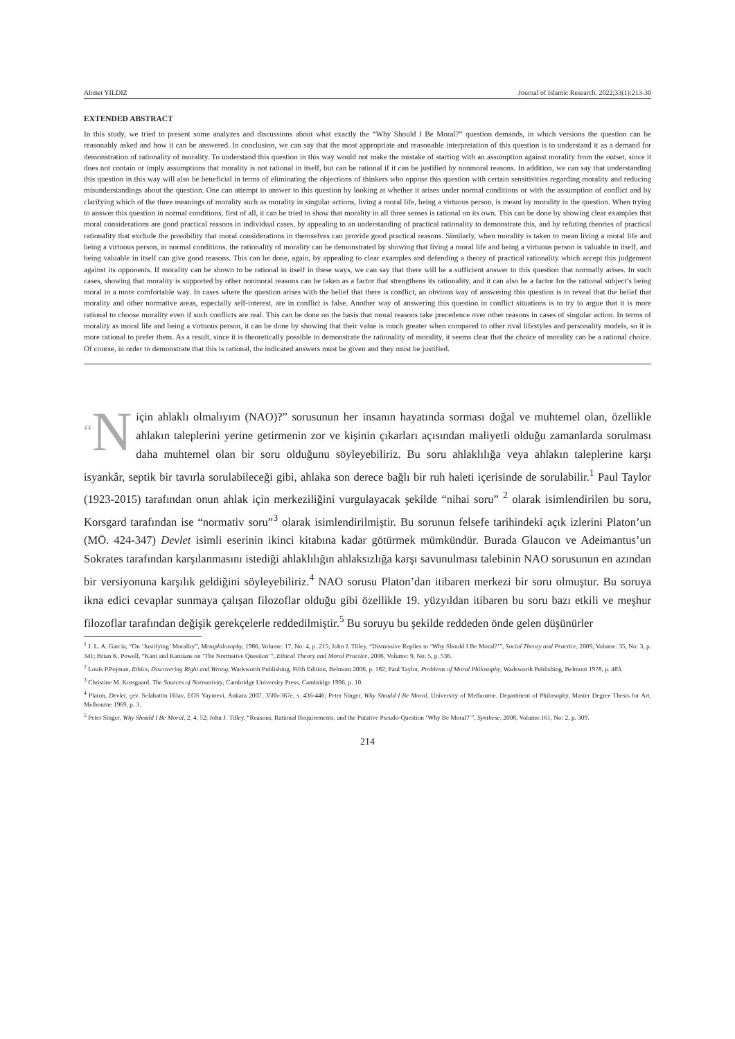Ahmet YILDIZ Journal of Islamic Research. 2022;33(1):213-30
EXTENDED ABSTRACT
In this study, we tried to present some analyzes and discussions about what exactly the “Why Should I Be Moral?” question demands, in which versions the question can be reasonably asked and how it can be answered. In conclusion, we can say that the most appropriate and reasonable interpretation of this question is to understand it as a demand for demonstration of rationality of morality. To understand this question in this way would not make the mistake of starting with an assumption against morality from the outset, since it does not contain or imply assumptions that morality is not rational in itself, but can be rational if it can be justified by nonmoral reasons. In addition, we can say that understanding this question in this way will also be beneficial in terms of eliminating the objections of thinkers who oppose this question with certain sensitivities regarding morality and reducing misunderstandings about the question. One can attempt to answer to this question by looking at whether it arises under normal conditions or with the assumption of conflict and by clarifying which of the three meanings of morality such as morality in singular actions, living a moral life, being a virtuous person, is meant by morality in the question. When trying to answer this question in normal conditions, first of all, it can be tried to show that morality in all three senses is rational on its own. This can be done by showing clear examples that moral considerations are good practical reasons in individual cases, by appealing to an understanding of practical rationality to demonstrate this, and by refuting theories of practical rationality that exclude the possibility that moral considerations in themselves can provide good practical reasons. Similarly, when morality is taken to mean living a moral life and being a virtuous person, in normal conditions, the rationality of morality can be demonstrated by showing that living a moral life and being a virtuous person is valuable in itself, and being valuable in itself can give good reasons. This can be done, again, by appealing to clear examples and defending a theory of practical rationality which accept this judgement against its opponents. If morality can be shown to be rational in itself in these ways, we can say that there will be a sufficient answer to this question that normally arises. In such cases, showing that morality is supported by other nonmoral reasons can be taken as a factor that strengthens its rationality, and it can also be a factor for the rational subject’s being moral in a more comfortable way. In cases where the question arises with the belief that there is conflict, an obvious way of answering this question is to reveal that the belief that morality and other normative areas, especially self-interest, are in conflict is false. Another way of answering this question in conflict situations is to try to argue that it is more rational to choose morality even if such conflicts are real. This can be done on the basis that moral reasons take precedence over other reasons in cases of singular action. In terms of morality as moral life and being a virtuous person, it can be done by showing that their value is much greater when compared to other rival lifestyles and personality models, so it is more rational to prefer them. As a result, since it is theoretically possible to demonstrate the rationality of morality, it seems clear that the choice of morality can be a rational choice. Of course, in order to demonstrate that this is rational, the indicated answers must be given and they must be justified.
“N için ahlaklı olmalıyım (NAO)?” sorusunun her insanın hayatında sorması doğal ve muhtemel olan, özellikle ahlakın taleplerini yerine getirmenin zor ve kişinin çıkarları açısından maliyetli olduğu zamanlarda sorulması daha muhtemel olan bir soru olduğunu söyleyebiliriz. Bu soru ahlaklılığa veya ahlakın taleplerine karşı isyankâr, septik bir tavırla sorulabileceği gibi, ahlaka son derece bağlı bir ruh haleti içerisinde de sorulabilir.<sup>1</sup> Paul Taylor (1923-2015) tarafından onun ahlak için merkeziliğini vurgulayacak şekilde “nihai soru” <sup>2</sup> olarak isimlendirilen bu soru, Korsgard tarafından ise “normativ soru”<sup>3</sup> olarak isimlendirilmiştir. Bu sorunun felsefe tarihindeki açık izlerini Platon’un (MÖ. 424-347) Devlet isimli eserinin ikinci kitabına kadar götürmek mümkündür. Burada Glaucon ve Adeimantus’un Sokrates tarafından karşılanmasını istediği ahlaklılığın ahlaksızlığa karşı savunulması talebinin NAO sorusunun en azından bir versiyonuna karşılık geldiğini söyleyebiliriz.<sup>4</sup> NAO sorusu Platon’dan itibaren merkezi bir soru olmuştur. Bu soruya ikna edici cevaplar sunmaya çalışan filozoflar olduğu gibi özellikle 19. yüzyıldan itibaren bu soru bazı etkili ve meşhur filozoflar tarafından değişik gerekçelerle reddedilmiştir.<sup>5</sup> Bu soruyu bu şekilde reddeden önde gelen düşünürler
<sup>1</sup> J. L. A. Garcia, “On ‘Justifying’ Morality”, Metaphilosophy, 1986, Volume: 17, No: 4, p. 215; John J. Tilley, “Dismissive Replies to ‘Why Should I Be Moral?’”, Social Theory and Practice, 2009, Volume: 35, No: 3, p. 341; Brian K. Powell, “Kant and Kantians on ‘The Normative Question’”, Ethical Theory and Moral Practice, 2006, Volume: 9, No: 5, p. 536.
<sup>2</sup> Louis P.Pojman, Ethics, Discovering Right and Wrong, Wadsworth Publishing, Fifth Edition, Belmont 2006, p. 182; Paul Taylor, Problems of Moral Philosophy, Wadsworth Publishing, Belmont 1978, p. 483.
<sup>3</sup> Christine M. Korsgaard, The Sources of Normativity, Cambridge University Press, Cambridge 1996, p. 10.
<sup>4</sup> Platon, Devlet, çev. Selahattin Hilav, EOS Yayınevi, Ankara 2007, 358b-367e, s. 436-446; Peter Singer, Why Should I Be Moral, University of Melbourne, Department of Philosophy, Master Degree Thesis for Art, Melbourne 1969, p. 3.
<sup>5</sup> Peter Singer, Why Should I Be Moral, 2, 4, 52; John J. Tilley, “Reasons, Rational Requirements, and the Putative Pseudo-Question ‘Why Be Moral?’”, Synthese, 2008, Volume:161, No: 2, p. 309.
214